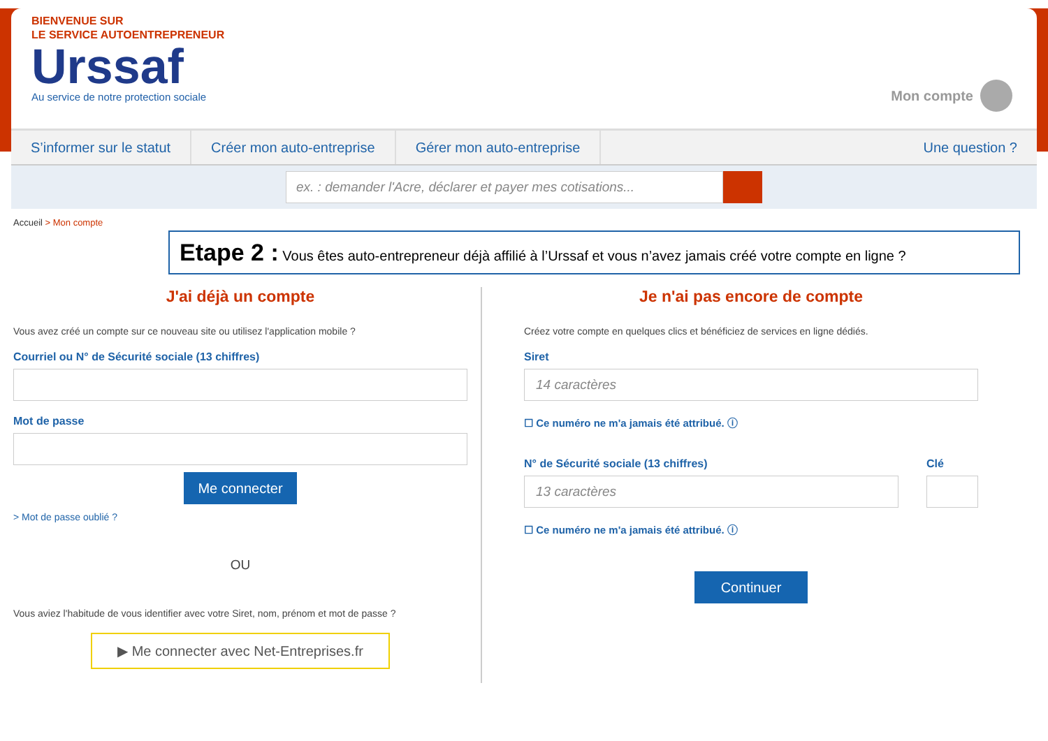BIENVENUE SUR
LE SERVICE AUTOENTREPRENEUR
Urssaf
Au service de notre protection sociale
Mon compte
S’informer sur le statut Créer mon auto-entreprise Gérer mon auto-entreprise Une question ?
ex. : demander l'Acre, déclarer et payer mes cotisations...
Accueil > Mon compte
Etape 2 : Vous êtes auto-entrepreneur déjà affilié à l’Urssaf et vous n’avez jamais créé votre compte en ligne ?
J'ai déjà un compte
Vous avez créé un compte sur ce nouveau site ou utilisez l'application mobile ?
Courriel ou N° de Sécurité sociale (13 chiffres)
Mot de passe
Me connecter
> Mot de passe oublié ?
OU
Vous aviez l'habitude de vous identifier avec votre Siret, nom, prénom et mot de passe ?
▶ Me connecter avec Net-Entreprises.fr
Je n'ai pas encore de compte
Créez votre compte en quelques clics et bénéficiez de services en ligne dédiés.
Siret
14 caractères
☐ Ce numéro ne m'a jamais été attribué. ⓘ
N° de Sécurité sociale (13 chiffres)
13 caractères
Clé
☐ Ce numéro ne m'a jamais été attribué. ⓘ
Continuer